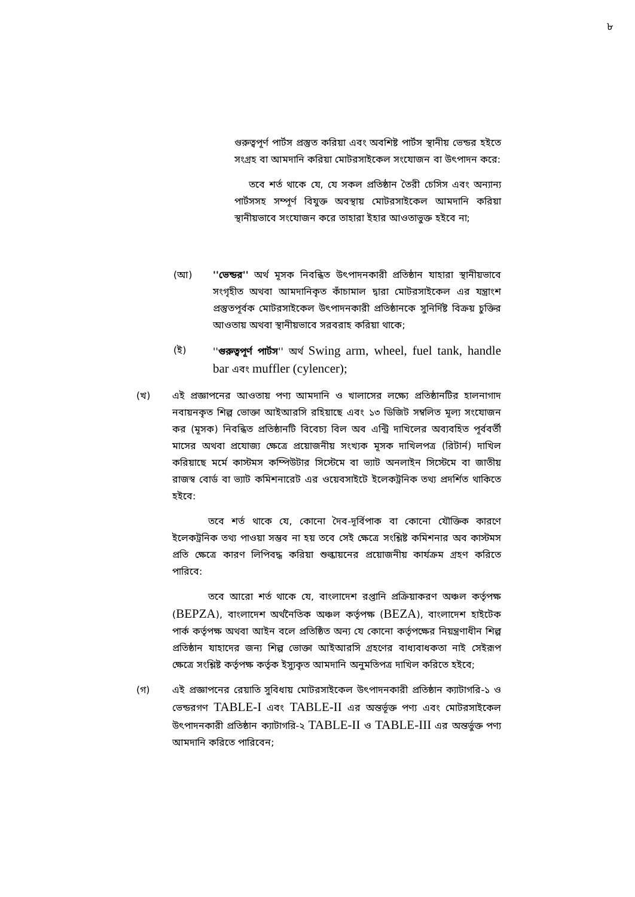৮
গুরুত্বপূর্ণ পার্টস প্রস্তুত করিয়া এবং অবশিষ্ট পার্টস স্থানীয় ভেন্ডর হইতে সংগ্রহ বা আমদানি করিয়া মোটরসাইকেল সংযোজন বা উৎপাদন করে:
তবে শর্ত থাকে যে, যে সকল প্রতিষ্ঠান তৈরী চেসিস এবং অন্যান্য পার্টসসহ সম্পূর্ণ বিযুক্ত অবস্থায় মোটরসাইকেল আমদানি করিয়া স্থানীয়ভাবে সংযোজন করে তাহারা ইহার আওতাভুক্ত হইবে না;
(আ) ''ভেন্ডর'' অর্থ মূসক নিবন্ধিত উৎপাদনকারী প্রতিষ্ঠান যাহারা স্থানীয়ভাবে সংগৃহীত অথবা আমদানিকৃত কাঁচামাল দ্বারা মোটরসাইকেল এর যন্ত্রাংশ প্রস্তুতপূর্বক মোটরসাইকেল উৎপাদনকারী প্রতিষ্ঠানকে সুনির্দিষ্ট বিক্রয় চুক্তির আওতায় অথবা স্থানীয়ভাবে সরবরাহ করিয়া থাকে;
(ই) ''গুরুত্বপূর্ণ পার্টস'' অর্থ Swing arm, wheel, fuel tank, handle bar এবং muffler (cylencer);
(খ) এই প্রজ্ঞাপনের আওতায় পণ্য আমদানি ও খালাসের লক্ষ্যে প্রতিষ্ঠানটির হালনাগাদ নবায়নকৃত শিল্প ভোক্তা আইআরসি রহিয়াছে এবং ১৩ ডিজিট সম্বলিত মূল্য সংযোজন কর (মূসক) নিবন্ধিত প্রতিষ্ঠানটি বিবেচ্য বিল অব এন্ট্রি দাখিলের অব্যবহিত পূর্ববর্তী মাসের অথবা প্রযোজ্য ক্ষেত্রে প্রয়োজনীয় সংখ্যক মূসক দাখিলপত্র (রিটার্ন) দাখিল করিয়াছে মর্মে কাস্টমস কম্পিউটার সিস্টেমে বা ভ্যাট অনলাইন সিস্টেমে বা জাতীয় রাজস্ব বোর্ড বা ভ্যাট কমিশনারেট এর ওয়েবসাইটে ইলেকট্রনিক তথ্য প্রদর্শিত থাকিতে হইবে:
তবে শর্ত থাকে যে, কোনো দৈব-দূর্বিপাক বা কোনো যৌক্তিক কারণে ইলেকট্রনিক তথ্য পাওয়া সম্ভব না হয় তবে সেই ক্ষেত্রে সংশ্লিষ্ট কমিশনার অব কাস্টমস প্রতি ক্ষেত্রে কারণ লিপিবদ্ধ করিয়া শুল্কায়নের প্রয়োজনীয় কার্যক্রম গ্রহণ করিতে পারিবে:
তবে আরো শর্ত থাকে যে, বাংলাদেশ রপ্তানি প্রক্রিয়াকরণ অঞ্চল কর্তৃপক্ষ (BEPZA), বাংলাদেশ অর্থনৈতিক অঞ্চল কর্তৃপক্ষ (BEZA), বাংলাদেশ হাইটেক পার্ক কর্তৃপক্ষ অথবা আইন বলে প্রতিষ্ঠিত অন্য যে কোনো কর্তৃপক্ষের নিয়ন্ত্রণাধীন শিল্প প্রতিষ্ঠান যাহাদের জন্য শিল্প ভোক্তা আইআরসি গ্রহণের বাধ্যবাধকতা নাই সেইরূপ ক্ষেত্রে সংশ্লিষ্ট কর্তৃপক্ষ কর্তৃক ইস্যুকৃত আমদানি অনুমতিপত্র দাখিল করিতে হইবে;
(গ) এই প্রজ্ঞাপনের রেয়াতি সুবিধায় মোটরসাইকেল উৎপাদনকারী প্রতিষ্ঠান ক্যাটাগরি-১ ও ভেন্ডরগণ TABLE-I এবং TABLE-II এর অন্তর্ভূক্ত পণ্য এবং মোটরসাইকেল উৎপাদনকারী প্রতিষ্ঠান ক্যাটাগরি-২ TABLE-II ও TABLE-III এর অন্তর্ভুক্ত পণ্য আমদানি করিতে পারিবেন;